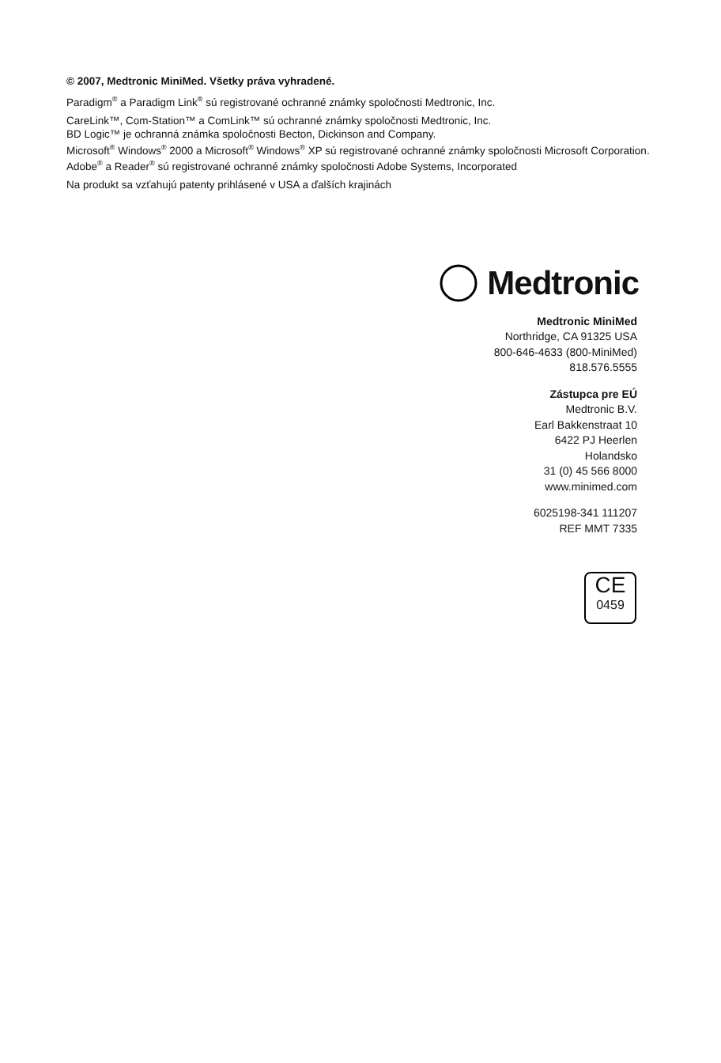© 2007, Medtronic MiniMed. Všetky práva vyhradené.
Paradigm<sup>®</sup> a Paradigm Link<sup>®</sup> sú registrované ochranné známky spoločnosti Medtronic, Inc.
CareLink™, Com-Station™ a ComLink™ sú ochranné známky spoločnosti Medtronic, Inc.
BD Logic™ je ochranná známka spoločnosti Becton, Dickinson and Company.
Microsoft<sup>®</sup> Windows<sup>®</sup> 2000 a Microsoft<sup>®</sup> Windows<sup>®</sup> XP sú registrované ochranné známky spoločnosti Microsoft Corporation. Adobe<sup>®</sup> a Reader<sup>®</sup> sú registrované ochranné známky spoločnosti Adobe Systems, Incorporated
Na produkt sa vzťahujú patenty prihlásené v USA a ďalších krajinách
Medtronic
Medtronic MiniMed
Northridge, CA 91325 USA
800-646-4633 (800-MiniMed)
818.576.5555
Zástupca pre EÚ
Medtronic B.V.
Earl Bakkenstraat 10
6422 PJ Heerlen
Holandsko
31 (0) 45 566 8000
www.minimed.com
6025198-341 111207
REF MMT 7335
CE
0459